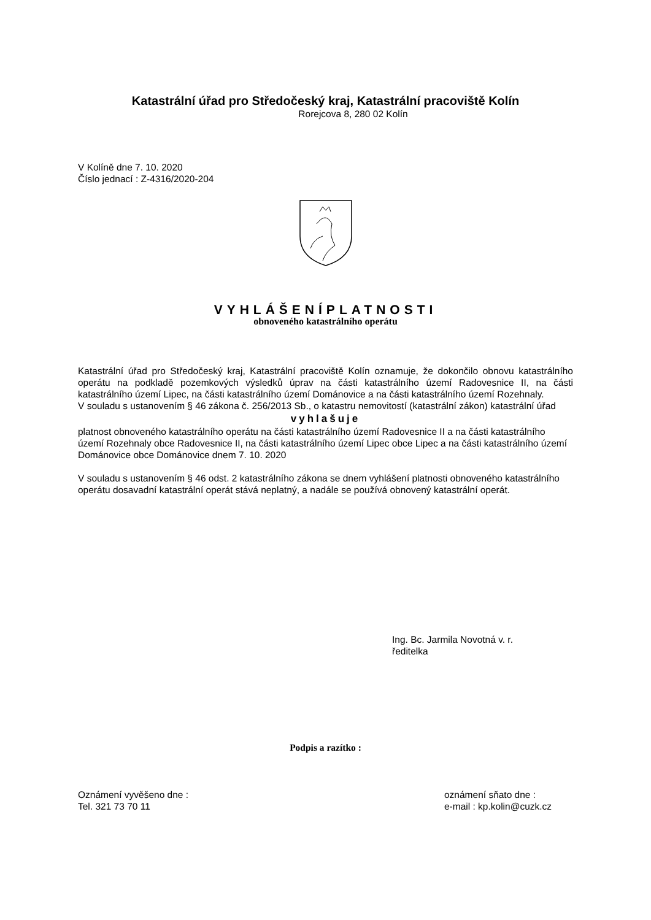Katastrální úřad pro Středočeský kraj, Katastrální pracoviště Kolín
Rorejcova 8, 280 02 Kolín
V Kolíně dne 7. 10. 2020
Číslo jednací : Z-4316/2020-204
VYHLÁŠENÍPLATNOSTI
obnoveného katastrálního operátu
Katastrální úřad pro Středočeský kraj, Katastrální pracoviště Kolín oznamuje, že dokončilo obnovu katastrálního operátu na podkladě pozemkových výsledků úprav na části katastrálního území Radovesnice II, na části katastrálního území Lipec, na části katastrálního území Dománovice a na části katastrálního území Rozehnaly.
V souladu s ustanovením § 46 zákona č. 256/2013 Sb., o katastru nemovitostí (katastrální zákon) katastrální úřad
vyhlašuje
platnost obnoveného katastrálního operátu na části katastrálního území Radovesnice II a na části katastrálního území Rozehnaly obce Radovesnice II, na části katastrálního území Lipec obce Lipec a na části katastrálního území Dománovice obce Dománovice dnem 7. 10. 2020
V souladu s ustanovením § 46 odst. 2 katastrálního zákona se dnem vyhlášení platnosti obnoveného katastrálního operátu dosavadní katastrální operát stává neplatný, a nadále se používá obnovený katastrální operát.
Ing. Bc. Jarmila Novotná v. r.
ředitelka
Podpis a razítko :
Oznámení vyvěšeno dne :
Tel. 321 73 70 11
oznámení sňato dne :
e-mail : kp.kolin@cuzk.cz